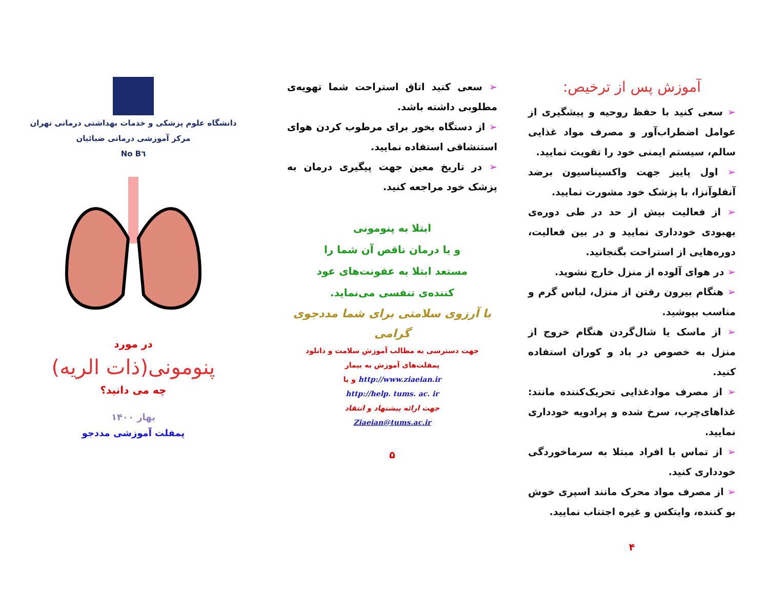آموزش پس از ترخیص:
➢ سعی کنید با حفظ روحیه و پیشگیری از عوامل اضطراب‌آور و مصرف مواد غذایی سالم، سیستم ایمنی خود را تقویت نمایید.
➢ اول پاییز جهت واکسیناسیون برضد آنفلوآنزا، با پزشک خود مشورت نمایید.
➢ از فعالیت بیش از حد در طی دوره‌ی بهبودی خودداری نمایید و در بین فعالیت، دوره‌هایی از استراحت بگنجانید.
➢ در هوای آلوده از منزل خارج نشوید.
➢ هنگام بیرون رفتن از منزل، لباس گرم و مناسب بپوشید.
➢ از ماسک یا شال‌گردن هنگام خروج از منزل به خصوص در باد و کوران استفاده کنید.
➢ از مصرف موادغذایی تحریک‌کننده مانند: غذاهای‌چرب، سرخ شده و پرادویه خودداری نمایید.
➢ از تماس با افراد مبتلا به سرماخوردگی خودداری کنید.
➢ از مصرف مواد محرک مانند اسپری خوش بو کننده، وایتکس و غیره اجتناب نمایید.
۴
➢ سعی کنید اتاق استراحت شما تهویه‌ی مطلوبی داشته باشد.
➢ از دستگاه بخور برای مرطوب کردن هوای استنشاقی استفاده نمایید.
➢ در تاریخ معین جهت پیگیری درمان به پزشک خود مراجعه کنید.
ابتلا به پنومونی
و یا درمان ناقص آن شما را
مستعد ابتلا به عفونت‌های عود
کننده‌ی تنفسی می‌نماید.
با آرزوی سلامتی برای شما مددجوی گرامی
جهت دسترسی به مطالب آموزش سلامت و دانلود
پمفلت‌های آموزش به بیمار
http://www.ziaeian.ir و یا
http://help. tums. ac. ir
جهت ارائه پیشنهاد و انتقاد
Ziaeian@tums.ac.ir
۵
دانشگاه علوم پزشکی و خدمات بهداشتی درمانی تهران
مرکز آموزشی درمانی ضیائیان
No B٦
در مورد
پنومونی(ذات الریه)
چه می دانید؟
بهار ۱۴۰۰
پمفلت آموزشی مددجو